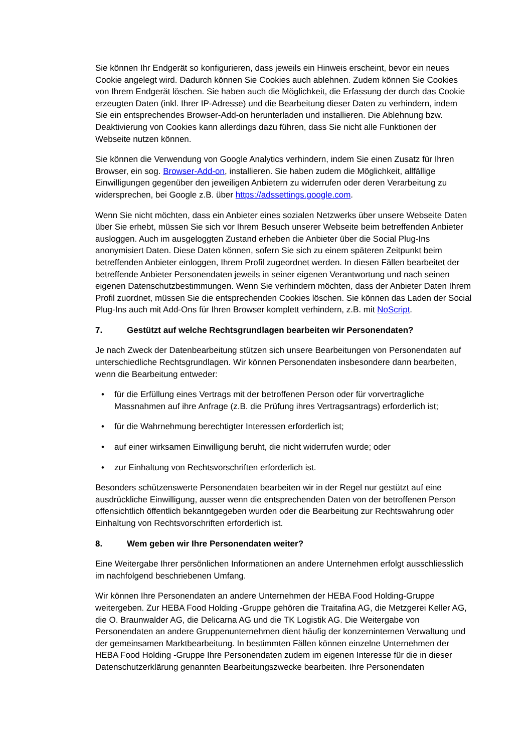Sie können Ihr Endgerät so konfigurieren, dass jeweils ein Hinweis erscheint, bevor ein neues Cookie angelegt wird. Dadurch können Sie Cookies auch ablehnen. Zudem können Sie Cookies von Ihrem Endgerät löschen. Sie haben auch die Möglichkeit, die Erfassung der durch das Cookie erzeugten Daten (inkl. Ihrer IP-Adresse) und die Bearbeitung dieser Daten zu verhindern, indem Sie ein entsprechendes Browser-Add-on herunterladen und installieren. Die Ablehnung bzw. Deaktivierung von Cookies kann allerdings dazu führen, dass Sie nicht alle Funktionen der Webseite nutzen können.
Sie können die Verwendung von Google Analytics verhindern, indem Sie einen Zusatz für Ihren Browser, ein sog. Browser-Add-on, installieren. Sie haben zudem die Möglichkeit, allfällige Einwilligungen gegenüber den jeweiligen Anbietern zu widerrufen oder deren Verarbeitung zu widersprechen, bei Google z.B. über https://adssettings.google.com.
Wenn Sie nicht möchten, dass ein Anbieter eines sozialen Netzwerks über unsere Webseite Daten über Sie erhebt, müssen Sie sich vor Ihrem Besuch unserer Webseite beim betreffenden Anbieter ausloggen. Auch im ausgeloggten Zustand erheben die Anbieter über die Social Plug-Ins anonymisiert Daten. Diese Daten können, sofern Sie sich zu einem späteren Zeitpunkt beim betreffenden Anbieter einloggen, Ihrem Profil zugeordnet werden. In diesen Fällen bearbeitet der betreffende Anbieter Personendaten jeweils in seiner eigenen Verantwortung und nach seinen eigenen Datenschutzbestimmungen. Wenn Sie verhindern möchten, dass der Anbieter Daten Ihrem Profil zuordnet, müssen Sie die entsprechenden Cookies löschen. Sie können das Laden der Social Plug-Ins auch mit Add-Ons für Ihren Browser komplett verhindern, z.B. mit NoScript.
7. Gestützt auf welche Rechtsgrundlagen bearbeiten wir Personendaten?
Je nach Zweck der Datenbearbeitung stützen sich unsere Bearbeitungen von Personendaten auf unterschiedliche Rechtsgrundlagen. Wir können Personendaten insbesondere dann bearbeiten, wenn die Bearbeitung entweder:
• für die Erfüllung eines Vertrags mit der betroffenen Person oder für vorvertragliche Massnahmen auf ihre Anfrage (z.B. die Prüfung ihres Vertragsantrags) erforderlich ist;
• für die Wahrnehmung berechtigter Interessen erforderlich ist;
• auf einer wirksamen Einwilligung beruht, die nicht widerrufen wurde; oder
• zur Einhaltung von Rechtsvorschriften erforderlich ist.
Besonders schützenswerte Personendaten bearbeiten wir in der Regel nur gestützt auf eine ausdrückliche Einwilligung, ausser wenn die entsprechenden Daten von der betroffenen Person offensichtlich öffentlich bekanntgegeben wurden oder die Bearbeitung zur Rechtswahrung oder Einhaltung von Rechtsvorschriften erforderlich ist.
8. Wem geben wir Ihre Personendaten weiter?
Eine Weitergabe Ihrer persönlichen Informationen an andere Unternehmen erfolgt ausschliesslich im nachfolgend beschriebenen Umfang.
Wir können Ihre Personendaten an andere Unternehmen der HEBA Food Holding-Gruppe weitergeben. Zur HEBA Food Holding -Gruppe gehören die Traitafina AG, die Metzgerei Keller AG, die O. Braunwalder AG, die Delicarna AG und die TK Logistik AG. Die Weitergabe von Personendaten an andere Gruppenunternehmen dient häufig der konzerninternen Verwaltung und der gemeinsamen Marktbearbeitung. In bestimmten Fällen können einzelne Unternehmen der HEBA Food Holding -Gruppe Ihre Personendaten zudem im eigenen Interesse für die in dieser Datenschutzerklärung genannten Bearbeitungszwecke bearbeiten. Ihre Personendaten